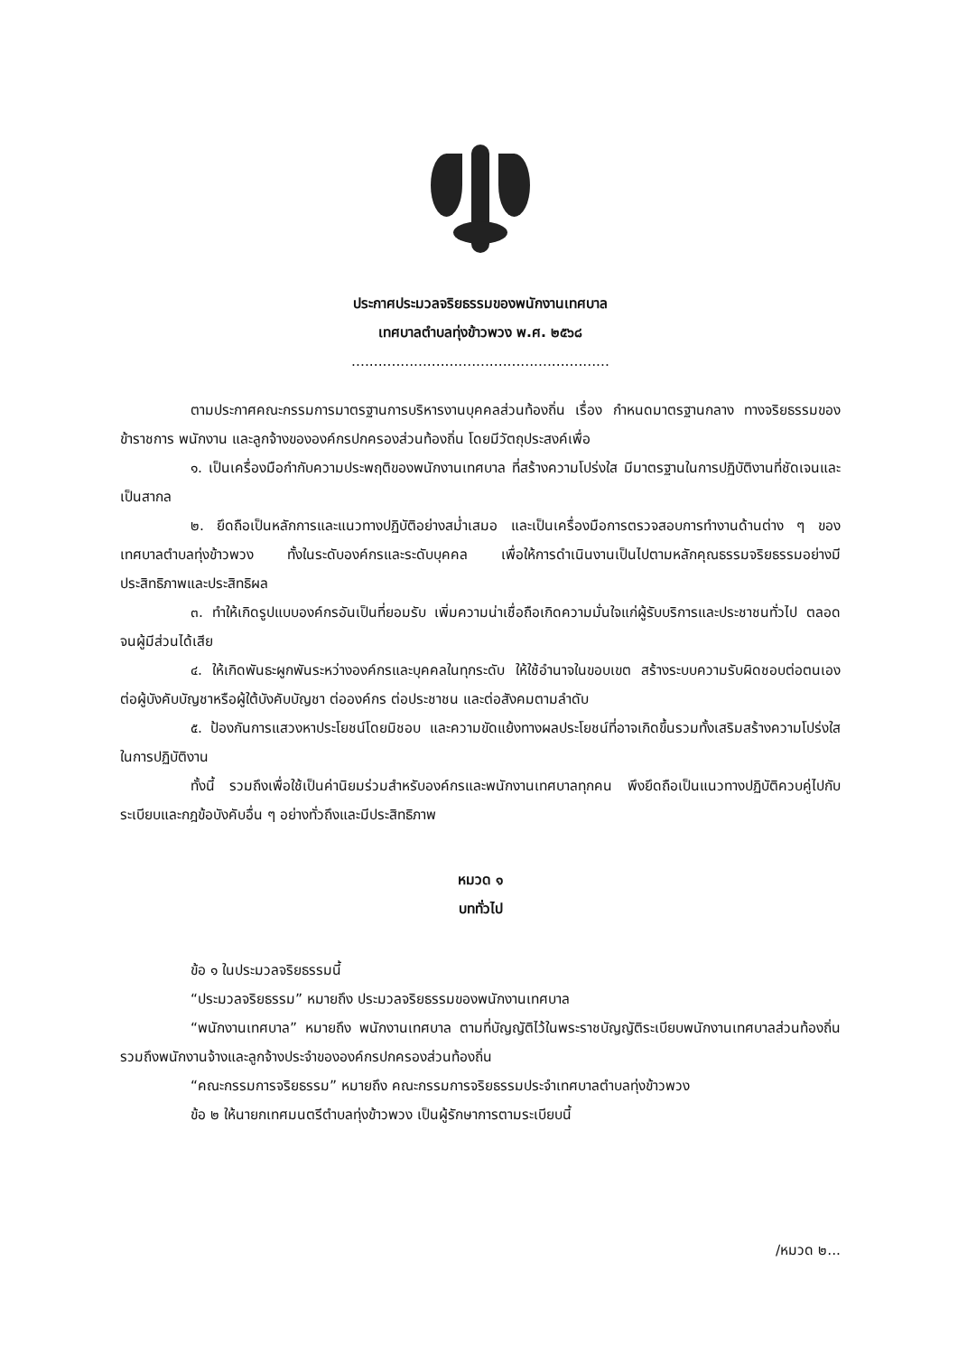ประกาศประมวลจริยธรรมของพนักงานเทศบาล
เทศบาลตำบลทุ่งข้าวพวง พ.ศ. ๒๕๖๘
..........................................................
ตามประกาศคณะกรรมการมาตรฐานการบริหารงานบุคคลส่วนท้องถิ่น เรื่อง กำหนดมาตรฐานกลาง ทางจริยธรรมของข้าราชการ พนักงาน และลูกจ้างขององค์กรปกครองส่วนท้องถิ่น โดยมีวัตถุประสงค์เพื่อ
๑. เป็นเครื่องมือกำกับความประพฤติของพนักงานเทศบาล ที่สร้างความโปร่งใส มีมาตรฐานในการปฏิบัติงานที่ชัดเจนและเป็นสากล
๒. ยึดถือเป็นหลักการและแนวทางปฏิบัติอย่างสม่ำเสมอ และเป็นเครื่องมือการตรวจสอบการทำงานด้านต่าง ๆ ของเทศบาลตำบลทุ่งข้าวพวง ทั้งในระดับองค์กรและระดับบุคคล เพื่อให้การดำเนินงานเป็นไปตามหลักคุณธรรมจริยธรรมอย่างมีประสิทธิภาพและประสิทธิผล
๓. ทำให้เกิดรูปแบบองค์กรอันเป็นที่ยอมรับ เพิ่มความน่าเชื่อถือเกิดความมั่นใจแก่ผู้รับบริการและประชาชนทั่วไป ตลอดจนผู้มีส่วนได้เสีย
๔. ให้เกิดพันธะผูกพันระหว่างองค์กรและบุคคลในทุกระดับ ให้ใช้อำนาจในขอบเขต สร้างระบบความรับผิดชอบต่อตนเอง ต่อผู้บังคับบัญชาหรือผู้ใต้บังคับบัญชา ต่อองค์กร ต่อประชาชน และต่อสังคมตามลำดับ
๕. ป้องกันการแสวงหาประโยชน์โดยมิชอบ และความขัดแย้งทางผลประโยชน์ที่อาจเกิดขึ้นรวมทั้งเสริมสร้างความโปร่งใสในการปฏิบัติงาน
ทั้งนี้ รวมถึงเพื่อใช้เป็นค่านิยมร่วมสำหรับองค์กรและพนักงานเทศบาลทุกคน พึงยึดถือเป็นแนวทางปฏิบัติควบคู่ไปกับระเบียบและกฎข้อบังคับอื่น ๆ อย่างทั่วถึงและมีประสิทธิภาพ
หมวด ๑
บททั่วไป
ข้อ ๑ ในประมวลจริยธรรมนี้
“ประมวลจริยธรรม” หมายถึง ประมวลจริยธรรมของพนักงานเทศบาล
“พนักงานเทศบาล” หมายถึง พนักงานเทศบาล ตามที่บัญญัติไว้ในพระราชบัญญัติระเบียบพนักงานเทศบาลส่วนท้องถิ่น รวมถึงพนักงานจ้างและลูกจ้างประจำขององค์กรปกครองส่วนท้องถิ่น
“คณะกรรมการจริยธรรม” หมายถึง คณะกรรมการจริยธรรมประจำเทศบาลตำบลทุ่งข้าวพวง
ข้อ ๒ ให้นายกเทศมนตรีตำบลทุ่งข้าวพวง เป็นผู้รักษาการตามระเบียบนี้
/หมวด ๒...